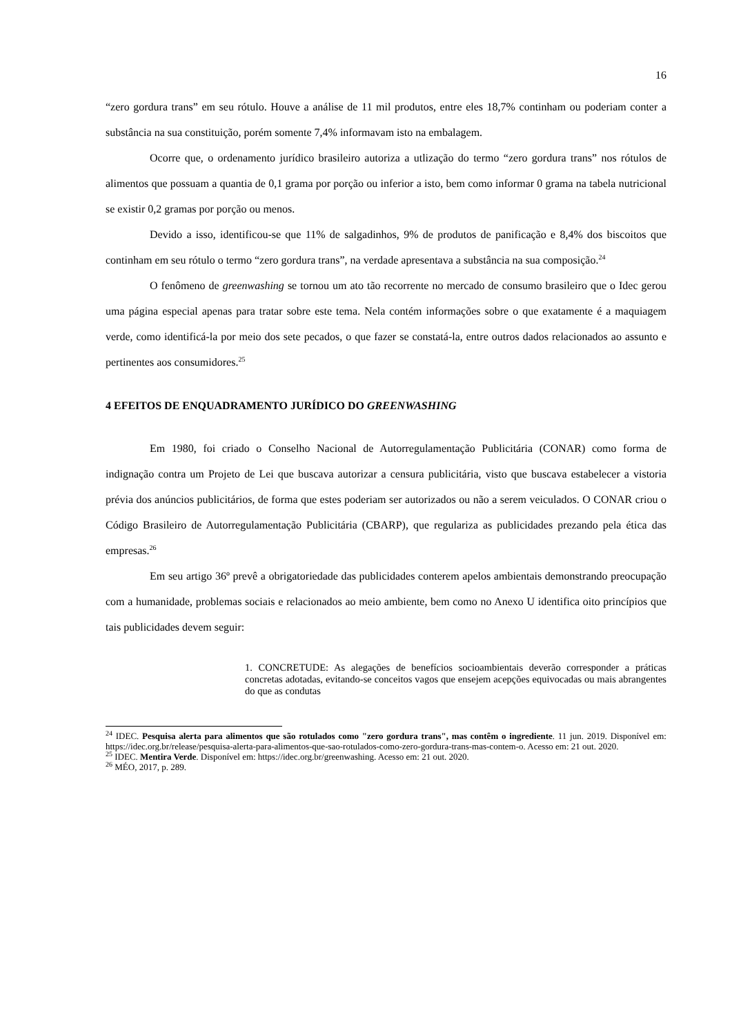16
“zero gordura trans” em seu rótulo. Houve a análise de 11 mil produtos, entre eles 18,7% continham ou poderiam conter a substância na sua constituição, porém somente 7,4% informavam isto na embalagem.
Ocorre que, o ordenamento jurídico brasileiro autoriza a utlização do termo “zero gordura trans” nos rótulos de alimentos que possuam a quantia de 0,1 grama por porção ou inferior a isto, bem como informar 0 grama na tabela nutricional se existir 0,2 gramas por porção ou menos.
Devido a isso, identificou-se que 11% de salgadinhos, 9% de produtos de panificação e 8,4% dos biscoitos que continham em seu rótulo o termo “zero gordura trans”, na verdade apresentava a substância na sua composição.<sup>24</sup>
O fenômeno de greenwashing se tornou um ato tão recorrente no mercado de consumo brasileiro que o Idec gerou uma página especial apenas para tratar sobre este tema. Nela contém informações sobre o que exatamente é a maquiagem verde, como identificá-la por meio dos sete pecados, o que fazer se constatá-la, entre outros dados relacionados ao assunto e pertinentes aos consumidores.<sup>25</sup>
4 EFEITOS DE ENQUADRAMENTO JURÍDICO DO GREENWASHING
Em 1980, foi criado o Conselho Nacional de Autorregulamentação Publicitária (CONAR) como forma de indignação contra um Projeto de Lei que buscava autorizar a censura publicitária, visto que buscava estabelecer a vistoria prévia dos anúncios publicitários, de forma que estes poderiam ser autorizados ou não a serem veiculados. O CONAR criou o Código Brasileiro de Autorregulamentação Publicitária (CBARP), que regulariza as publicidades prezando pela ética das empresas.<sup>26</sup>
Em seu artigo 36º prevê a obrigatoriedade das publicidades conterem apelos ambientais demonstrando preocupação com a humanidade, problemas sociais e relacionados ao meio ambiente, bem como no Anexo U identifica oito princípios que tais publicidades devem seguir:
1. CONCRETUDE: As alegações de benefícios socioambientais deverão corresponder a práticas concretas adotadas, evitando-se conceitos vagos que ensejem acepções equivocadas ou mais abrangentes do que as condutas
<sup>24</sup> IDEC. Pesquisa alerta para alimentos que são rotulados como "zero gordura trans", mas contêm o ingrediente. 11 jun. 2019. Disponível em: https://idec.org.br/release/pesquisa-alerta-para-alimentos-que-sao-rotulados-como-zero-gordura-trans-mas-contem-o. Acesso em: 21 out. 2020.
<sup>25</sup> IDEC. Mentira Verde. Disponível em: https://idec.org.br/greenwashing. Acesso em: 21 out. 2020.
<sup>26</sup> MÉO, 2017, p. 289.